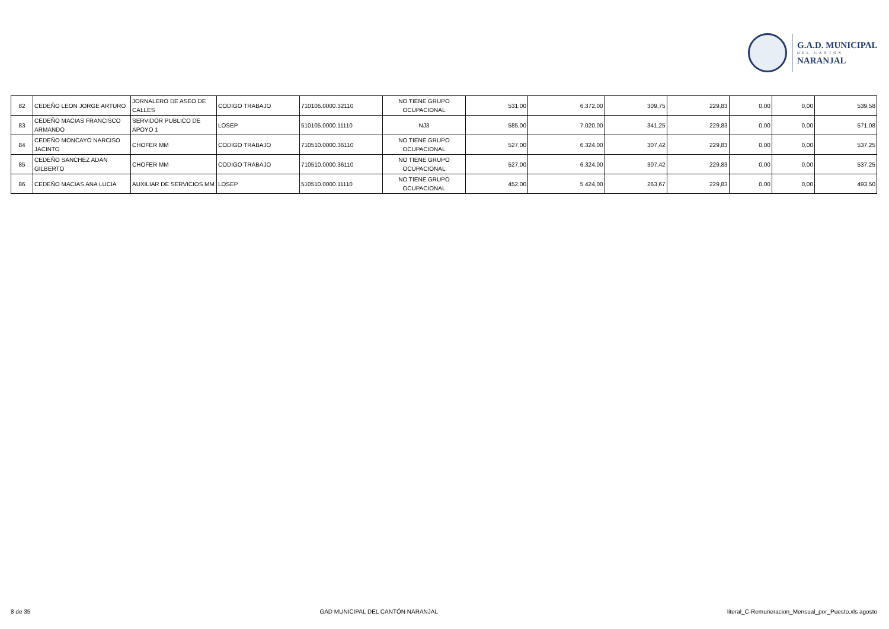G.A.D. MUNICIPAL
DEL CANTÓN
NARANJAL
| 82 | CEDEÑO LEON JORGE ARTURO | JORNALERO DE ASEO DE CALLES | CODIGO TRABAJO | 710106.0000.32110 | NO TIENE GRUPO OCUPACIONAL | 531,00 | 6.372,00 | 309,75 | 229,83 | 0,00 | 0,00 | 539,58 |
| 83 | CEDEÑO MACIAS FRANCISCO ARMANDO | SERVIDOR PUBLICO DE APOYO 1 | LOSEP | 510105.0000.11110 | NJ3 | 585,00 | 7.020,00 | 341,25 | 229,83 | 0,00 | 0,00 | 571,08 |
| 84 | CEDEÑO MONCAYO NARCISO JACINTO | CHOFER MM | CODIGO TRABAJO | 710510.0000.36110 | NO TIENE GRUPO OCUPACIONAL | 527,00 | 6.324,00 | 307,42 | 229,83 | 0,00 | 0,00 | 537,25 |
| 85 | CEDEÑO SANCHEZ ADAN GILBERTO | CHOFER MM | CODIGO TRABAJO | 710510.0000.36110 | NO TIENE GRUPO OCUPACIONAL | 527,00 | 6.324,00 | 307,42 | 229,83 | 0,00 | 0,00 | 537,25 |
| 86 | CEDEÑO MACIAS ANA LUCIA | AUXILIAR DE SERVICIOS MM | LOSEP | 510510.0000.11110 | NO TIENE GRUPO OCUPACIONAL | 452,00 | 5.424,00 | 263,67 | 229,83 | 0,00 | 0,00 | 493,50 |
8 de 35 GAD MUNICIPAL DEL CANTÓN NARANJAL literal_C-Remuneracion_Mensual_por_Puesto.xls agosto